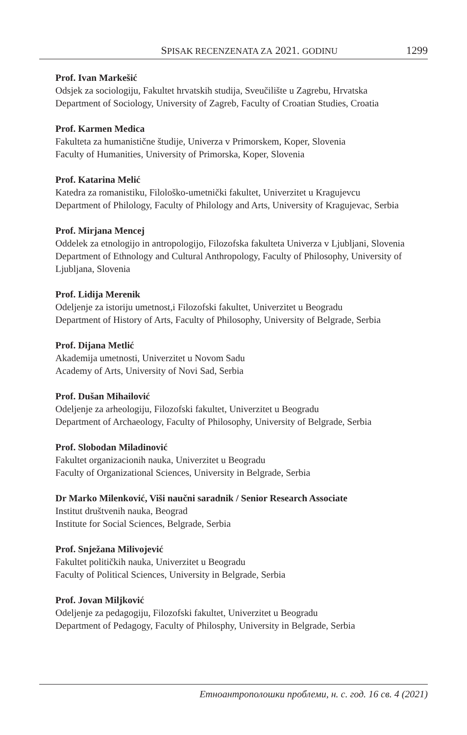SPISAK RECENZENATA ZA 2021. GODINU 1299
Prof. Ivan Markešić
Odsjek za sociologiju, Fakultet hrvatskih studija, Sveučilište u Zagrebu, Hrvatska
Department of Sociology, University of Zagreb, Faculty of Croatian Studies, Croatia
Prof. Karmen Medica
Fakulteta za humanistične študije, Univerza v Primorskem, Koper, Slovenia
Faculty of Humanities, University of Primorska, Koper, Slovenia
Prof. Katarina Melić
Katedra za romanistiku, Filološko-umetnički fakultet, Univerzitet u Kragujevcu
Department of Philology, Faculty of Philology and Arts, University of Kragujevac, Serbia
Prof. Mirjana Mencej
Oddelek za etnologijo in antropologijo, Filozofska fakulteta Univerza v Ljubljani, Slovenia
Department of Ethnology and Cultural Anthropology, Faculty of Philosophy, University of Ljubljana, Slovenia
Prof. Lidija Merenik
Odeljenje za istoriju umetnost,i Filozofski fakultet, Univerzitet u Beogradu
Department of History of Arts, Faculty of Philosophy, University of Belgrade, Serbia
Prof. Dijana Metlić
Akademija umetnosti, Univerzitet u Novom Sadu
Academy of Arts, University of Novi Sad, Serbia
Prof. Dušan Mihailović
Odeljenje za arheologiju, Filozofski fakultet, Univerzitet u Beogradu
Department of Archaeology, Faculty of Philosophy, University of Belgrade, Serbia
Prof. Slobodan Miladinović
Fakultet organizacionih nauka, Univerzitet u Beogradu
Faculty of Organizational Sciences, University in Belgrade, Serbia
Dr Marko Milenković, Viši naučni saradnik / Senior Research Associate
Institut društvenih nauka, Beograd
Institute for Social Sciences, Belgrade, Serbia
Prof. Snježana Milivojević
Fakultet političkih nauka, Univerzitet u Beogradu
Faculty of Political Sciences, University in Belgrade, Serbia
Prof. Jovan Miljković
Odeljenje za pedagogiju, Filozofski fakultet, Univerzitet u Beogradu
Department of Pedagogy, Faculty of Philosphy, University in Belgrade, Serbia
Етноантрополошки проблеми, н. с. год. 16 св. 4 (2021)